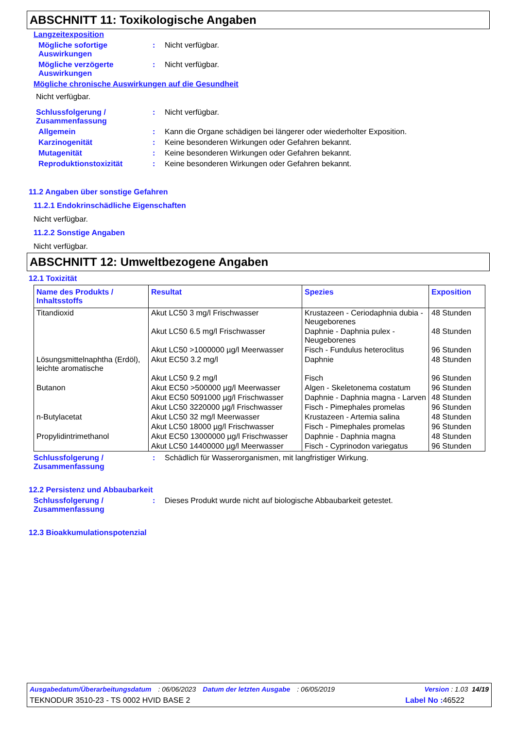ABSCHNITT 11: Toxikologische Angaben
Langzeitexposition
Mögliche sofortige Auswirkungen
: Nicht verfügbar.
Mögliche verzögerte Auswirkungen
: Nicht verfügbar.
Mögliche chronische Auswirkungen auf die Gesundheit
Nicht verfügbar.
Schlussfolgerung / Zusammenfassung
: Nicht verfügbar.
Allgemein : Kann die Organe schädigen bei längerer oder wiederholter Exposition.
Karzinogenität : Keine besonderen Wirkungen oder Gefahren bekannt.
Mutagenität : Keine besonderen Wirkungen oder Gefahren bekannt.
Reproduktionstoxizität : Keine besonderen Wirkungen oder Gefahren bekannt.
11.2 Angaben über sonstige Gefahren
11.2.1 Endokrinschädliche Eigenschaften
Nicht verfügbar.
11.2.2 Sonstige Angaben
Nicht verfügbar.
ABSCHNITT 12: Umweltbezogene Angaben
12.1 Toxizität
| Name des Produkts / Inhaltsstoffs | Resultat | Spezies | Exposition |
| --- | --- | --- | --- |
| Titandioxid | Akut LC50 3 mg/l Frischwasser | Krustazeen - Ceriodaphnia dubia - Neugeborenes | 48 Stunden |
| | Akut LC50 6.5 mg/l Frischwasser | Daphnie - Daphnia pulex - Neugeborenes | 48 Stunden |
| | Akut LC50 >1000000 µg/l Meerwasser | Fisch - Fundulus heteroclitus | 96 Stunden |
| Lösungsmittelnaphtha (Erdöl), leichte aromatische | Akut EC50 3.2 mg/l | Daphnie | 48 Stunden |
| | Akut LC50 9.2 mg/l | Fisch | 96 Stunden |
| Butanon | Akut EC50 >500000 µg/l Meerwasser | Algen - Skeletonema costatum | 96 Stunden |
| | Akut EC50 5091000 µg/l Frischwasser | Daphnie - Daphnia magna - Larven | 48 Stunden |
| | Akut LC50 3220000 µg/l Frischwasser | Fisch - Pimephales promelas | 96 Stunden |
| n-Butylacetat | Akut LC50 32 mg/l Meerwasser | Krustazeen - Artemia salina | 48 Stunden |
| | Akut LC50 18000 µg/l Frischwasser | Fisch - Pimephales promelas | 96 Stunden |
| Propylidintrimethanol | Akut EC50 13000000 µg/l Frischwasser | Daphnie - Daphnia magna | 48 Stunden |
| | Akut LC50 14400000 µg/l Meerwasser | Fisch - Cyprinodon variegatus | 96 Stunden |
Schlussfolgerung / Zusammenfassung
: Schädlich für Wasserorganismen, mit langfristiger Wirkung.
12.2 Persistenz und Abbaubarkeit
Schlussfolgerung / Zusammenfassung
: Dieses Produkt wurde nicht auf biologische Abbaubarkeit getestet.
12.3 Bioakkumulationspotenzial
Ausgabedatum/Überarbeitungsdatum : 06/06/2023 Datum der letzten Ausgabe : 06/05/2019 Version : 1.03 14/19
TEKNODUR 3510-23 - TS 0002 HVID BASE 2 Label No : 46522